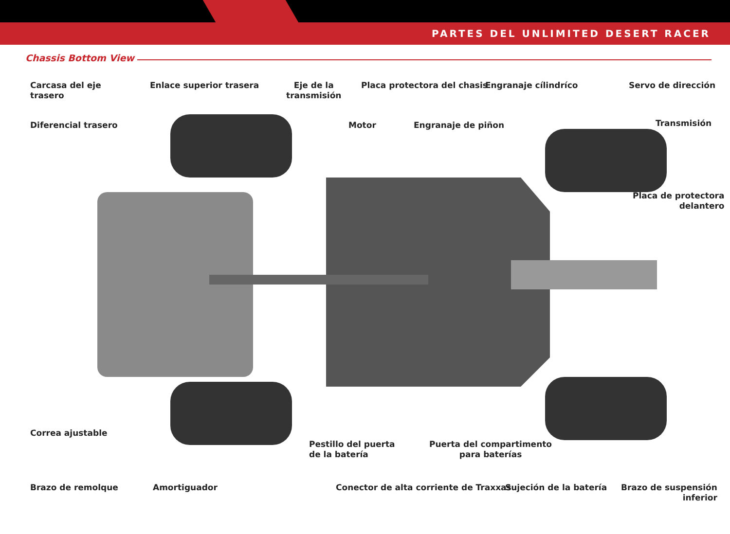PARTES DEL UNLIMITED DESERT RACER
Chassis Bottom View
Carcasa del eje
trasero
Enlace superior trasera
Eje de la
transmisión
Placa protectora del chasis Engranaje cílindríco Servo de dirección
Diferencial trasero Motor Engranaje de piñon Transmisión
Placa de protectora
delantero
Correa ajustable
Pestillo del puerta
de la batería
Puerta del compartimento
para baterías
Brazo de remolque Amortiguador
Conector de alta corriente de Traxxas
Sujeción de la batería
Brazo de suspensión
inferior